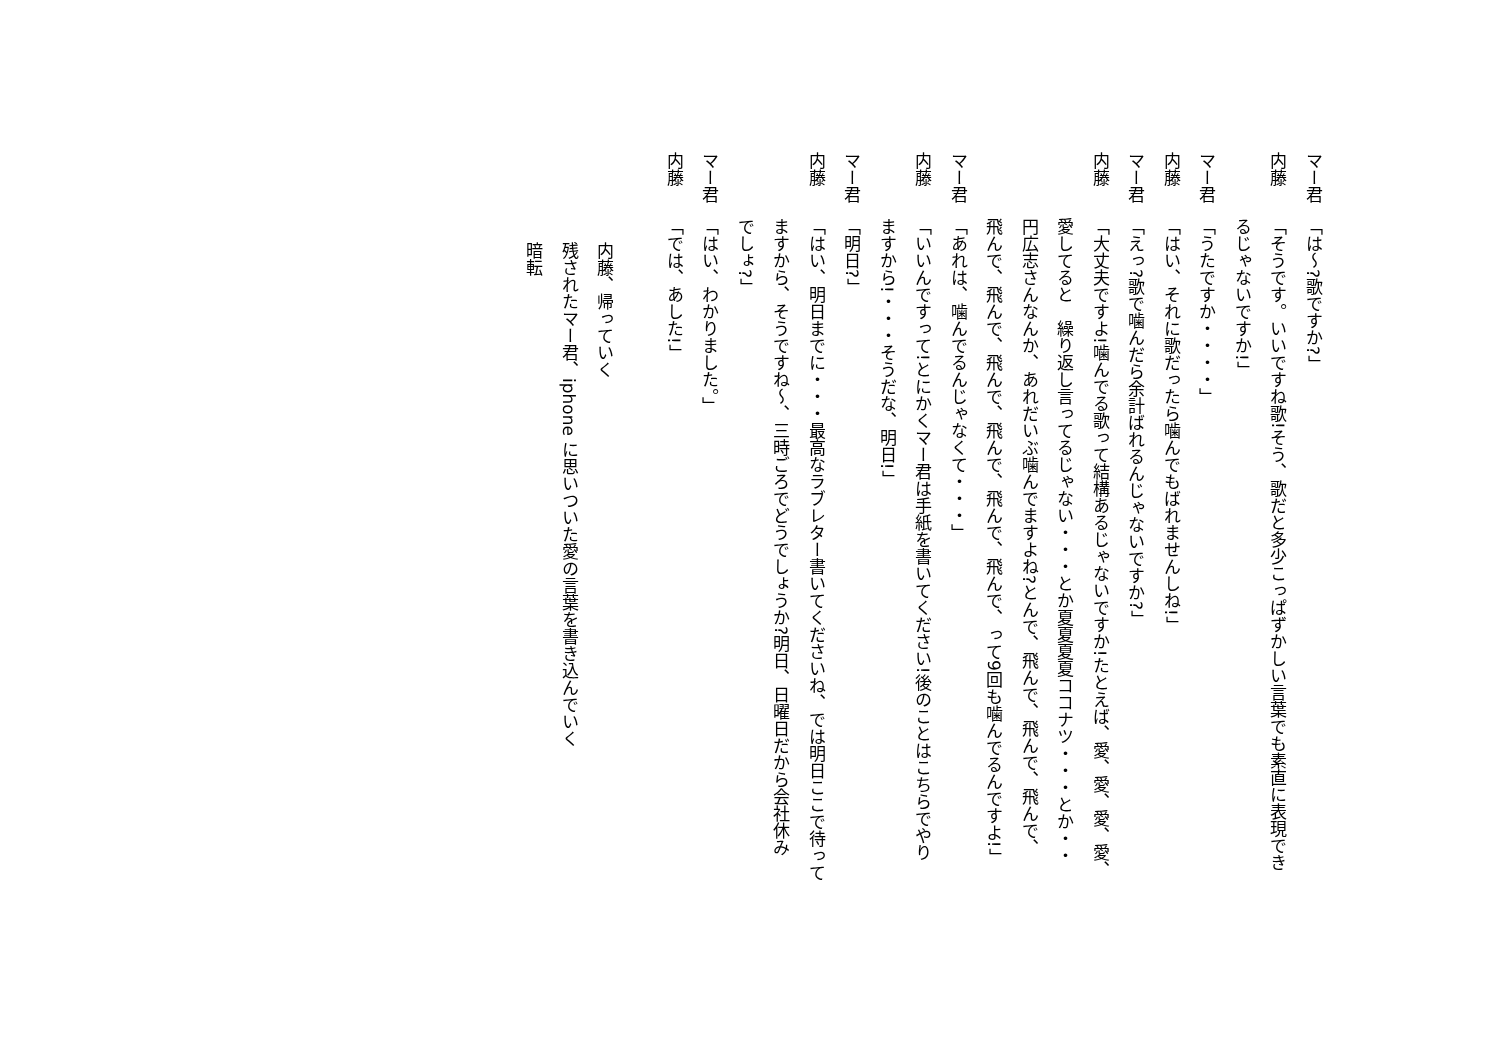マー君「は～?歌ですか?」
内藤「そうです。いいですね歌!そう、歌だと多少こっぱずかしい言葉でも素直に表現でき
るじゃないですか!」
マー君「うたですか・・・・」
内藤「はい、それに歌だったら噛んでもばれませんしね!」
マー君「えっ?歌で噛んだら余計ばれるんじゃないですか?」
内藤「大丈夫ですよ!噛んでる歌って結構あるじゃないですか!たとえば、愛、愛、愛、愛、
愛してると　繰り返し言ってるじゃない・・・とか夏夏夏夏ココナツ・・・とか・・
円広志さんなんか、あれだいぶ噛んでますよね?とんで、飛んで、飛んで、飛んで、
飛んで、飛んで、飛んで、飛んで、飛んで、飛んで、って9回も噛んでるんですよ!」
マー君「あれは、噛んでるんじゃなくて・・・」
内藤「いいんですって!とにかくマー君は手紙を書いてください!後のことはこちらでやり
ますから!・・・そうだな、明日!」
マー君「明日?」
内藤「はい、明日までに・・・最高なラブレター書いてくださいね、では明日ここで待って
ますから、そうですね～、三時ごろでどうでしょうか?明日、日曜日だから会社休み
でしょ?」
マー君「はい、わかりました。」
内藤「では、あした!」
内藤、帰っていく
残されたマー君、iphone に思いついた愛の言葉を書き込んでいく
暗転